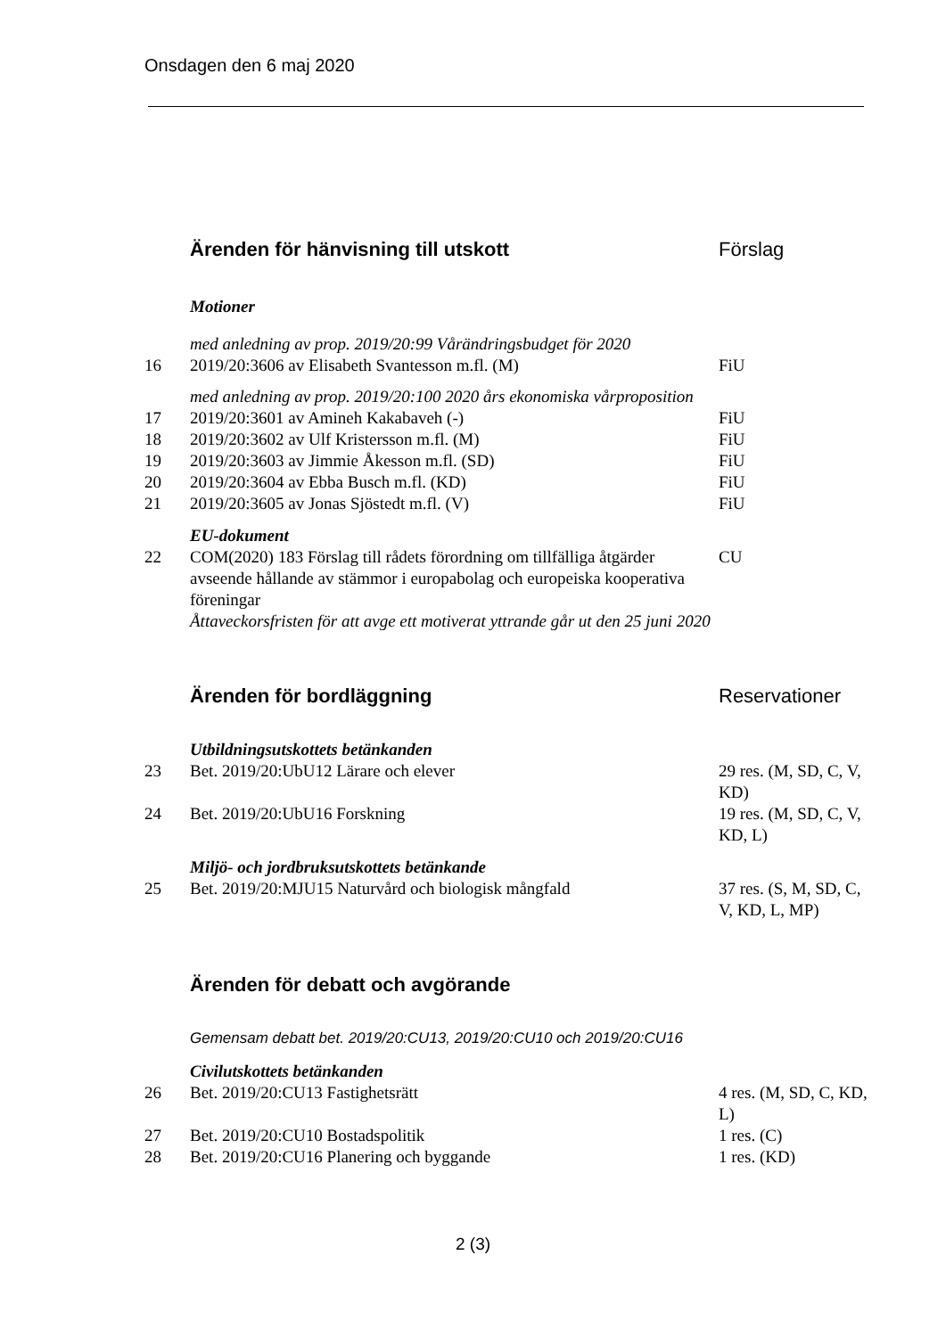Onsdagen den 6 maj 2020
| | Ärenden för hänvisning till utskott | Förslag |
| | Motioner | |
| | med anledning av prop. 2019/20:99 Vårändringsbudget för 2020 | |
| 16 | 2019/20:3606 av Elisabeth Svantesson m.fl. (M) | FiU |
| | med anledning av prop. 2019/20:100 2020 års ekonomiska vårproposition | |
| 17 | 2019/20:3601 av Amineh Kakabaveh (-) | FiU |
| 18 | 2019/20:3602 av Ulf Kristersson m.fl. (M) | FiU |
| 19 | 2019/20:3603 av Jimmie Åkesson m.fl. (SD) | FiU |
| 20 | 2019/20:3604 av Ebba Busch m.fl. (KD) | FiU |
| 21 | 2019/20:3605 av Jonas Sjöstedt m.fl. (V) | FiU |
| | EU-dokument | |
| 22 | COM(2020) 183 Förslag till rådets förordning om tillfälliga åtgärder avseende hållande av stämmor i europabolag och europeiska kooperativa föreningar Åttaveckorsfristen för att avge ett motiverat yttrande går ut den 25 juni 2020 | CU |
| | Ärenden för bordläggning | Reservationer |
| | Utbildningsutskottets betänkanden | |
| 23 | Bet. 2019/20:UbU12 Lärare och elever | 29 res. (M, SD, C, V, KD) |
| 24 | Bet. 2019/20:UbU16 Forskning | 19 res. (M, SD, C, V, KD, L) |
| | Miljö- och jordbruksutskottets betänkande | |
| 25 | Bet. 2019/20:MJU15 Naturvård och biologisk mångfald | 37 res. (S, M, SD, C, V, KD, L, MP) |
| | Ärenden för debatt och avgörande | |
| | Gemensam debatt bet. 2019/20:CU13, 2019/20:CU10 och 2019/20:CU16 | |
| | Civilutskottets betänkanden | |
| 26 | Bet. 2019/20:CU13 Fastighetsrätt | 4 res. (M, SD, C, KD, L) |
| 27 | Bet. 2019/20:CU10 Bostadspolitik | 1 res. (C) |
| 28 | Bet. 2019/20:CU16 Planering och byggande | 1 res. (KD) |
2 (3)